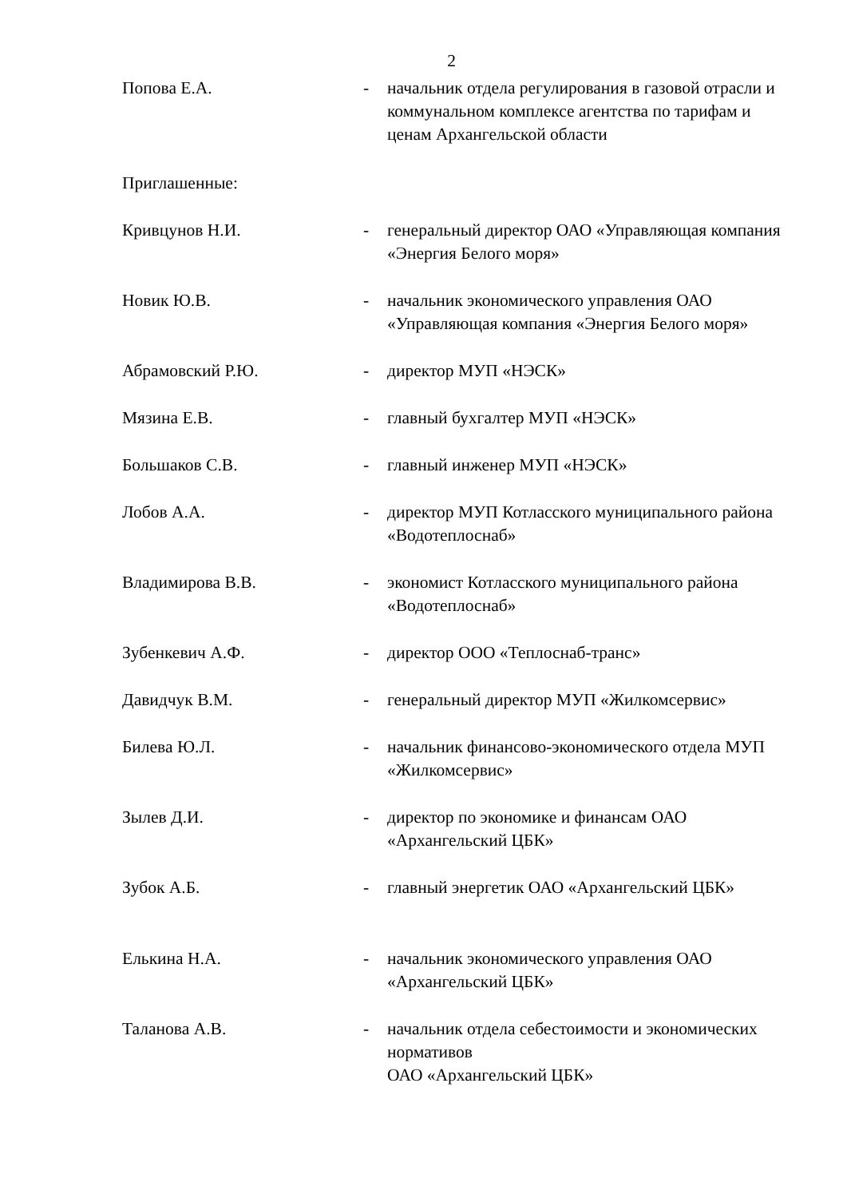2
Попова Е.А. - начальник отдела регулирования в газовой отрасли и коммунальном комплексе агентства по тарифам и ценам Архангельской области
Приглашенные:
Кривцунов Н.И. - генеральный директор ОАО «Управляющая компания «Энергия Белого моря»
Новик Ю.В. - начальник экономического управления ОАО «Управляющая компания «Энергия Белого моря»
Абрамовский Р.Ю. - директор МУП «НЭСК»
Мязина Е.В. - главный бухгалтер МУП «НЭСК»
Большаков С.В. - главный инженер МУП «НЭСК»
Лобов А.А. - директор МУП Котласского муниципального района «Водотеплоснаб»
Владимирова В.В. - экономист Котласского муниципального района «Водотеплоснаб»
Зубенкевич А.Ф. - директор ООО «Теплоснаб-транс»
Давидчук В.М. - генеральный директор МУП «Жилкомсервис»
Билева Ю.Л. - начальник финансово-экономического отдела МУП «Жилкомсервис»
Зылев Д.И. - директор по экономике и финансам ОАО «Архангельский ЦБК»
Зубок А.Б. - главный энергетик ОАО «Архангельский ЦБК»
Елькина Н.А. - начальник экономического управления ОАО «Архангельский ЦБК»
Таланова А.В. - начальник отдела себестоимости и экономических нормативов
ОАО «Архангельский ЦБК»